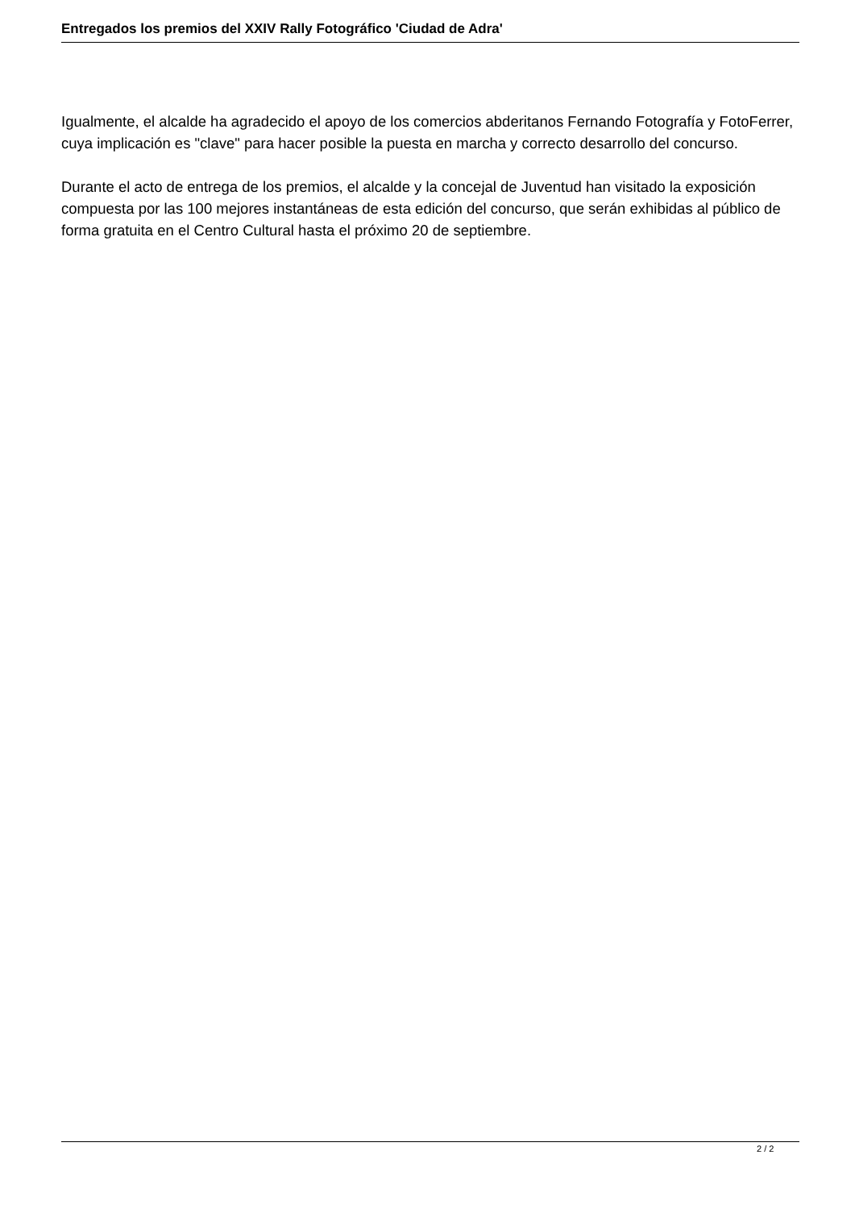Entregados los premios del XXIV Rally Fotográfico 'Ciudad de Adra'
Igualmente, el alcalde ha agradecido el apoyo de los comercios abderitanos Fernando Fotografía y FotoFerrer, cuya implicación es "clave" para hacer posible la puesta en marcha y correcto desarrollo del concurso.
Durante el acto de entrega de los premios, el alcalde y la concejal de Juventud han visitado la exposición compuesta por las 100 mejores instantáneas de esta edición del concurso, que serán exhibidas al público de forma gratuita en el Centro Cultural hasta el próximo 20 de septiembre.
2 / 2